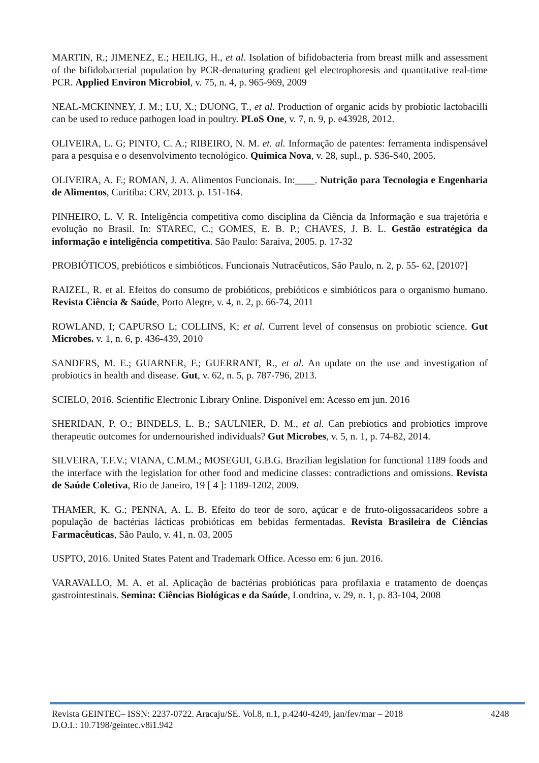MARTIN, R.; JIMENEZ, E.; HEILIG, H., et al. Isolation of bifidobacteria from breast milk and assessment of the bifidobacterial population by PCR-denaturing gradient gel electrophoresis and quantitative real-time PCR. Applied Environ Microbiol, v. 75, n. 4, p. 965-969, 2009
NEAL-MCKINNEY, J. M.; LU, X.; DUONG, T., et al. Production of organic acids by probiotic lactobacilli can be used to reduce pathogen load in poultry. PLoS One, v. 7, n. 9, p. e43928, 2012.
OLIVEIRA, L. G; PINTO, C. A.; RIBEIRO, N. M. et. al. Informação de patentes: ferramenta indispensável para a pesquisa e o desenvolvimento tecnológico. Quimica Nova, v. 28, supl., p. S36-S40, 2005.
OLIVEIRA, A. F.; ROMAN, J. A. Alimentos Funcionais. In:____. Nutrição para Tecnologia e Engenharia de Alimentos, Curitiba: CRV, 2013. p. 151-164.
PINHEIRO, L. V. R. Inteligência competitiva como disciplina da Ciência da Informação e sua trajetória e evolução no Brasil. In: STAREC, C.; GOMES, E. B. P.; CHAVES, J. B. L. Gestão estratégica da informação e inteligência competitiva. São Paulo: Saraiva, 2005. p. 17-32
PROBIÓTICOS, prebióticos e simbióticos. Funcionais Nutracêuticos, São Paulo, n. 2, p. 55- 62, [2010?]
RAIZEL, R. et al. Efeitos do consumo de probióticos, prebióticos e simbióticos para o organismo humano. Revista Ciência & Saúde, Porto Alegre, v. 4, n. 2, p. 66-74, 2011
ROWLAND, I; CAPURSO L; COLLINS, K; et al. Current level of consensus on probiotic science. Gut Microbes. v. 1, n. 6, p. 436-439, 2010
SANDERS, M. E.; GUARNER, F.; GUERRANT, R., et al. An update on the use and investigation of probiotics in health and disease. Gut, v. 62, n. 5, p. 787-796, 2013.
SCIELO, 2016. Scientific Electronic Library Online. Disponível em: Acesso em jun. 2016
SHERIDAN, P. O.; BINDELS, L. B.; SAULNIER, D. M., et al. Can prebiotics and probiotics improve therapeutic outcomes for undernourished individuals? Gut Microbes, v. 5, n. 1, p. 74-82, 2014.
SILVEIRA, T.F.V.; VIANA, C.M.M.; MOSEGUI, G.B.G. Brazilian legislation for functional 1189 foods and the interface with the legislation for other food and medicine classes: contradictions and omissions. Revista de Saúde Coletiva, Rio de Janeiro, 19 [ 4 ]: 1189-1202, 2009.
THAMER, K. G.; PENNA, A. L. B. Efeito do teor de soro, açúcar e de fruto-oligossacarídeos sobre a população de bactérias lácticas probióticas em bebidas fermentadas. Revista Brasileira de Ciências Farmacêuticas, São Paulo, v. 41, n. 03, 2005
USPTO, 2016. United States Patent and Trademark Office. Acesso em: 6 jun. 2016.
VARAVALLO, M. A. et al. Aplicação de bactérias probióticas para profilaxia e tratamento de doenças gastrointestinais. Semina: Ciências Biológicas e da Saúde, Londrina, v. 29, n. 1, p. 83-104, 2008
Revista GEINTEC– ISSN: 2237-0722. Aracaju/SE. Vol.8, n.1, p.4240-4249, jan/fev/mar – 2018 4248
D.O.I.: 10.7198/geintec.v8i1.942